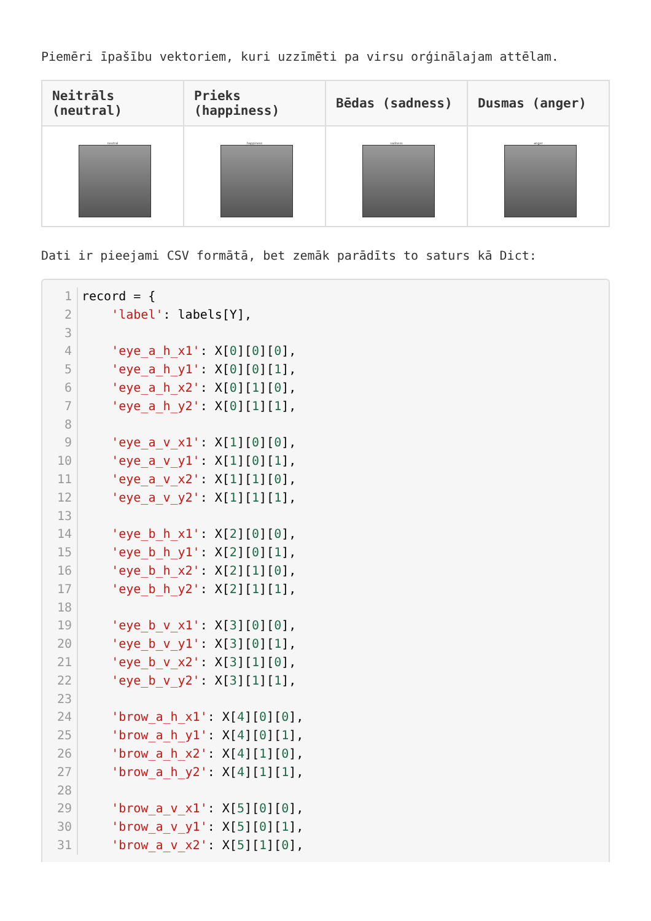Piemēri īpašību vektoriem, kuri uzzīmēti pa virsu orģinālajam attēlam.
| Neitrāls (neutral) | Prieks (happiness) | Bēdas (sadness) | Dusmas (anger) |
| --- | --- | --- | --- |
| neutral | happiness | sadness | anger |
Dati ir pieejami CSV formātā, bet zemāk parādīts to saturs kā Dict:
1
2
3
4
5
6
7
8
9
10
11
12
13
14
15
16
17
18
19
20
21
22
23
24
25
26
27
28
29
30
31
record = { 'label': labels[Y], 'eye_a_h_x1': X[0][0][0], 'eye_a_h_y1': X[0][0][1], 'eye_a_h_x2': X[0][1][0], 'eye_a_h_y2': X[0][1][1], 'eye_a_v_x1': X[1][0][0], 'eye_a_v_y1': X[1][0][1], 'eye_a_v_x2': X[1][1][0], 'eye_a_v_y2': X[1][1][1], 'eye_b_h_x1': X[2][0][0], 'eye_b_h_y1': X[2][0][1], 'eye_b_h_x2': X[2][1][0], 'eye_b_h_y2': X[2][1][1], 'eye_b_v_x1': X[3][0][0], 'eye_b_v_y1': X[3][0][1], 'eye_b_v_x2': X[3][1][0], 'eye_b_v_y2': X[3][1][1], 'brow_a_h_x1': X[4][0][0], 'brow_a_h_y1': X[4][0][1], 'brow_a_h_x2': X[4][1][0], 'brow_a_h_y2': X[4][1][1], 'brow_a_v_x1': X[5][0][0], 'brow_a_v_y1': X[5][0][1], 'brow_a_v_x2': X[5][1][0],